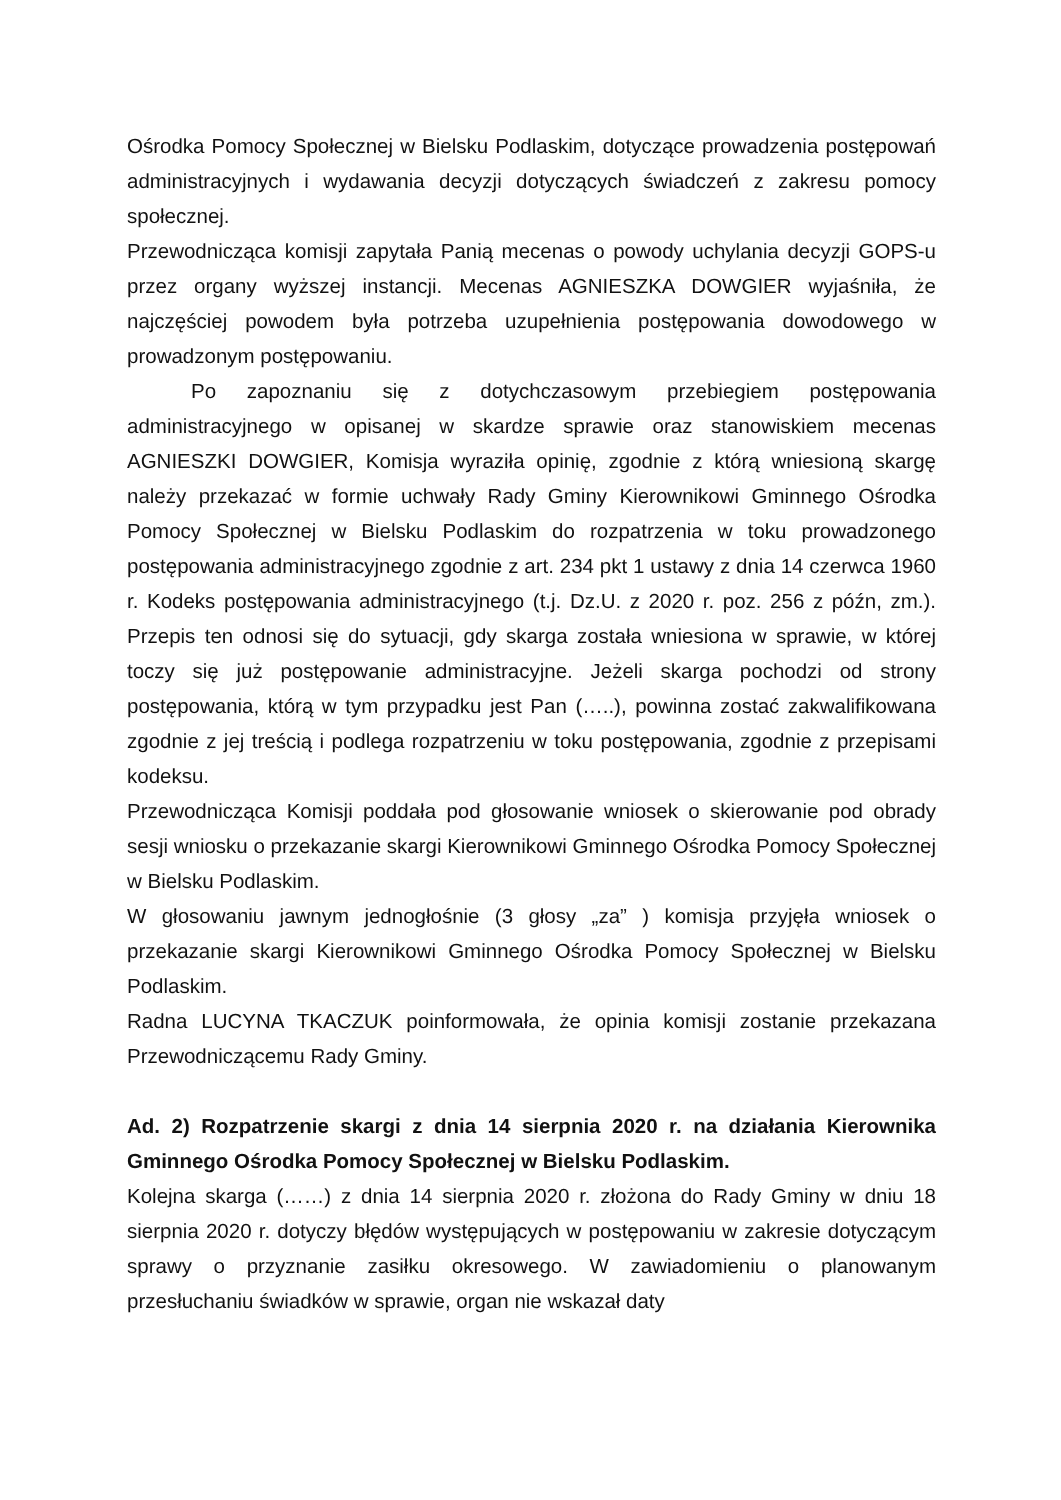Ośrodka Pomocy Społecznej w Bielsku Podlaskim, dotyczące prowadzenia postępowań administracyjnych i wydawania decyzji dotyczących świadczeń z zakresu pomocy społecznej.
Przewodnicząca komisji zapytała Panią mecenas o powody uchylania decyzji GOPS-u przez organy wyższej instancji. Mecenas AGNIESZKA DOWGIER wyjaśniła, że najczęściej powodem była potrzeba uzupełnienia postępowania dowodowego w prowadzonym postępowaniu.
Po zapoznaniu się z dotychczasowym przebiegiem postępowania administracyjnego w opisanej w skardze sprawie oraz stanowiskiem mecenas AGNIESZKI DOWGIER, Komisja wyraziła opinię, zgodnie z którą wniesioną skargę należy przekazać w formie uchwały Rady Gminy Kierownikowi Gminnego Ośrodka Pomocy Społecznej w Bielsku Podlaskim do rozpatrzenia w toku prowadzonego postępowania administracyjnego zgodnie z art. 234 pkt 1 ustawy z dnia 14 czerwca 1960 r. Kodeks postępowania administracyjnego (t.j. Dz.U. z 2020 r. poz. 256 z późn, zm.). Przepis ten odnosi się do sytuacji, gdy skarga została wniesiona w sprawie, w której toczy się już postępowanie administracyjne. Jeżeli skarga pochodzi od strony postępowania, którą w tym przypadku jest Pan (…..), powinna zostać zakwalifikowana zgodnie z jej treścią i podlega rozpatrzeniu w toku postępowania, zgodnie z przepisami kodeksu.
Przewodnicząca Komisji poddała pod głosowanie wniosek o skierowanie pod obrady sesji wniosku o przekazanie skargi Kierownikowi Gminnego Ośrodka Pomocy Społecznej w Bielsku Podlaskim.
W głosowaniu jawnym jednogłośnie (3 głosy „za” ) komisja przyjęła wniosek o przekazanie skargi Kierownikowi Gminnego Ośrodka Pomocy Społecznej w Bielsku Podlaskim.
Radna LUCYNA TKACZUK poinformowała, że opinia komisji zostanie przekazana Przewodniczącemu Rady Gminy.
Ad. 2) Rozpatrzenie skargi z dnia 14 sierpnia 2020 r. na działania Kierownika Gminnego Ośrodka Pomocy Społecznej w Bielsku Podlaskim.
Kolejna skarga (……) z dnia 14 sierpnia 2020 r. złożona do Rady Gminy w dniu 18 sierpnia 2020 r. dotyczy błędów występujących w postępowaniu w zakresie dotyczącym sprawy o przyznanie zasiłku okresowego. W zawiadomieniu o planowanym przesłuchaniu świadków w sprawie, organ nie wskazał daty